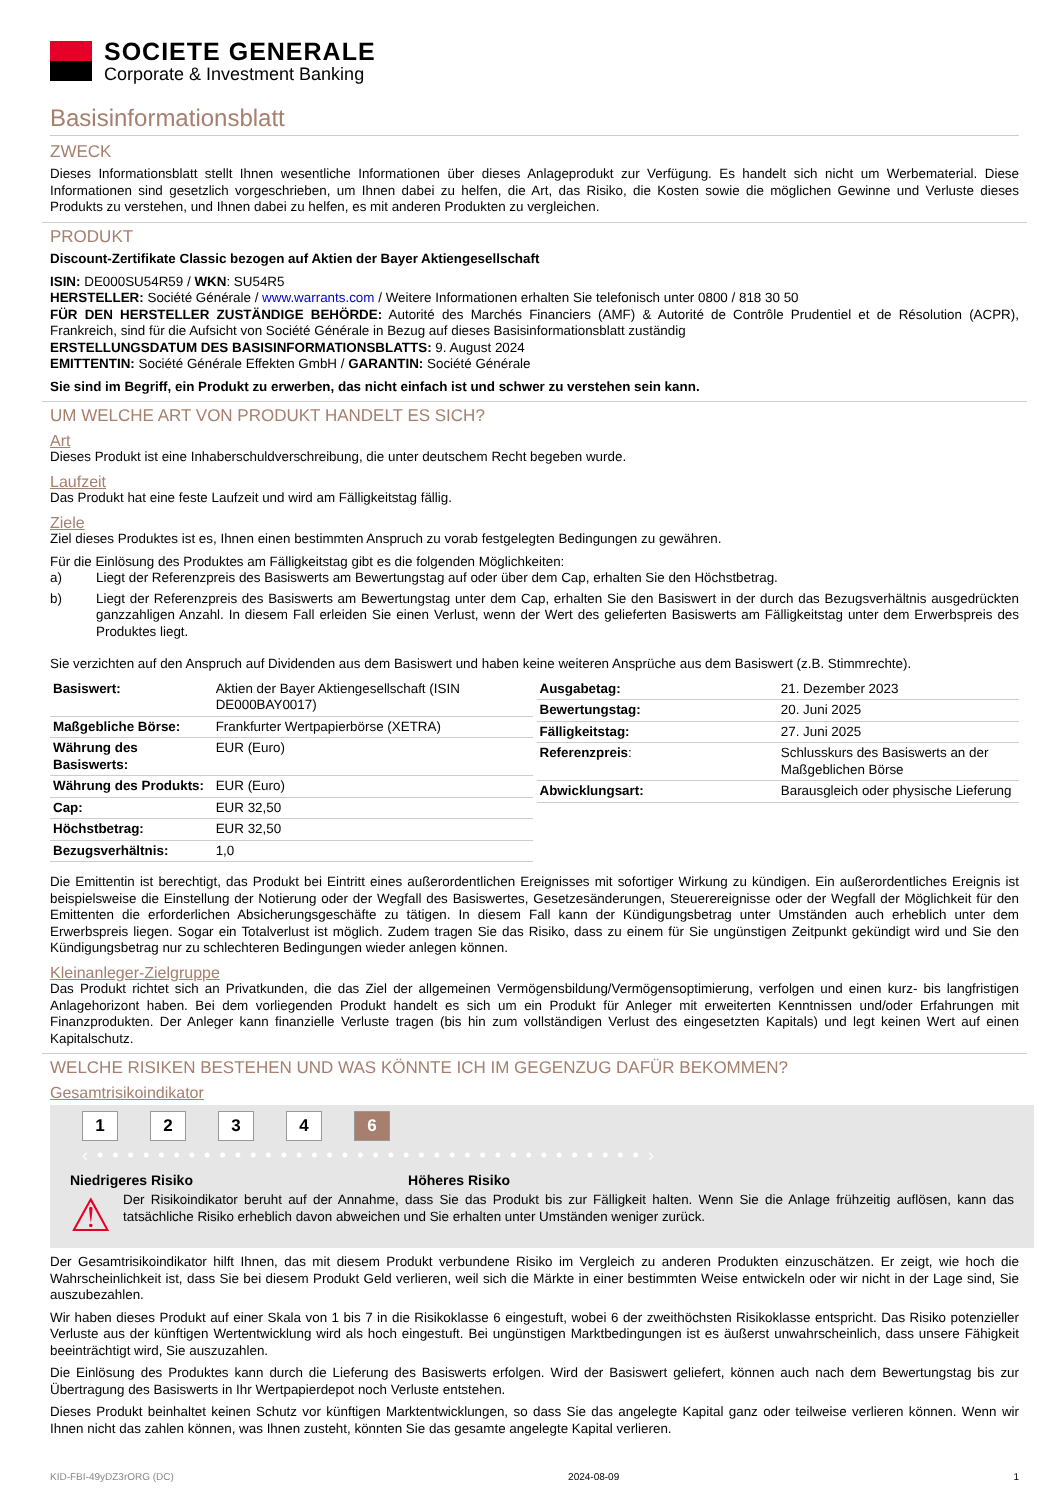SOCIETE GENERALE
Corporate & Investment Banking
Basisinformationsblatt
ZWECK
Dieses Informationsblatt stellt Ihnen wesentliche Informationen über dieses Anlageprodukt zur Verfügung. Es handelt sich nicht um Werbematerial. Diese Informationen sind gesetzlich vorgeschrieben, um Ihnen dabei zu helfen, die Art, das Risiko, die Kosten sowie die möglichen Gewinne und Verluste dieses Produkts zu verstehen, und Ihnen dabei zu helfen, es mit anderen Produkten zu vergleichen.
PRODUKT
Discount-Zertifikate Classic bezogen auf Aktien der Bayer Aktiengesellschaft
ISIN: DE000SU54R59 / WKN: SU54R5
HERSTELLER: Société Générale / www.warrants.com / Weitere Informationen erhalten Sie telefonisch unter 0800 / 818 30 50
FÜR DEN HERSTELLER ZUSTÄNDIGE BEHÖRDE: Autorité des Marchés Financiers (AMF) & Autorité de Contrôle Prudentiel et de Résolution (ACPR), Frankreich, sind für die Aufsicht von Société Générale in Bezug auf dieses Basisinformationsblatt zuständig
ERSTELLUNGSDATUM DES BASISINFORMATIONSBLATTS: 9. August 2024
EMITTENTIN: Société Générale Effekten GmbH / GARANTIN: Société Générale
Sie sind im Begriff, ein Produkt zu erwerben, das nicht einfach ist und schwer zu verstehen sein kann.
UM WELCHE ART VON PRODUKT HANDELT ES SICH?
Art
Dieses Produkt ist eine Inhaberschuldverschreibung, die unter deutschem Recht begeben wurde.
Laufzeit
Das Produkt hat eine feste Laufzeit und wird am Fälligkeitstag fällig.
Ziele
Ziel dieses Produktes ist es, Ihnen einen bestimmten Anspruch zu vorab festgelegten Bedingungen zu gewähren.
Für die Einlösung des Produktes am Fälligkeitstag gibt es die folgenden Möglichkeiten:
a) Liegt der Referenzpreis des Basiswerts am Bewertungstag auf oder über dem Cap, erhalten Sie den Höchstbetrag.
b) Liegt der Referenzpreis des Basiswerts am Bewertungstag unter dem Cap, erhalten Sie den Basiswert in der durch das Bezugsverhältnis ausgedrückten ganzzahligen Anzahl. In diesem Fall erleiden Sie einen Verlust, wenn der Wert des gelieferten Basiswerts am Fälligkeitstag unter dem Erwerbspreis des Produktes liegt.
Sie verzichten auf den Anspruch auf Dividenden aus dem Basiswert und haben keine weiteren Ansprüche aus dem Basiswert (z.B. Stimmrechte).
| Basiswert: | Aktien der Bayer Aktiengesellschaft (ISIN DE000BAY0017) |
| Maßgebliche Börse: | Frankfurter Wertpapierbörse (XETRA) |
| Währung des Basiswerts: | EUR (Euro) |
| Währung des Produkts: | EUR (Euro) |
| Cap: | EUR 32,50 |
| Höchstbetrag: | EUR 32,50 |
| Bezugsverhältnis: | 1,0 |
| Ausgabetag: | 21. Dezember 2023 |
| Bewertungstag: | 20. Juni 2025 |
| Fälligkeitstag: | 27. Juni 2025 |
| Referenzpreis : | Schlusskurs des Basiswerts an der Maßgeblichen Börse |
| Abwicklungsart: | Barausgleich oder physische Lieferung |
Die Emittentin ist berechtigt, das Produkt bei Eintritt eines außerordentlichen Ereignisses mit sofortiger Wirkung zu kündigen. Ein außerordentliches Ereignis ist beispielsweise die Einstellung der Notierung oder der Wegfall des Basiswertes, Gesetzesänderungen, Steuerereignisse oder der Wegfall der Möglichkeit für den Emittenten die erforderlichen Absicherungsgeschäfte zu tätigen. In diesem Fall kann der Kündigungsbetrag unter Umständen auch erheblich unter dem Erwerbspreis liegen. Sogar ein Totalverlust ist möglich. Zudem tragen Sie das Risiko, dass zu einem für Sie ungünstigen Zeitpunkt gekündigt wird und Sie den Kündigungsbetrag nur zu schlechteren Bedingungen wieder anlegen können.
Kleinanleger-Zielgruppe
Das Produkt richtet sich an Privatkunden, die das Ziel der allgemeinen Vermögensbildung/Vermögensoptimierung, verfolgen und einen kurz- bis langfristigen Anlagehorizont haben. Bei dem vorliegenden Produkt handelt es sich um ein Produkt für Anleger mit erweiterten Kenntnissen und/oder Erfahrungen mit Finanzprodukten. Der Anleger kann finanzielle Verluste tragen (bis hin zum vollständigen Verlust des eingesetzten Kapitals) und legt keinen Wert auf einen Kapitalschutz.
WELCHE RISIKEN BESTEHEN UND WAS KÖNNTE ICH IM GEGENZUG DAFÜR BEKOMMEN?
Gesamtrisikoindikator
1 2 3 4 6
‹ • • • • • • • • • • • • • • • • • • • • • • • • • • • • • • • • • • • • ›
Niedrigeres Risiko Höheres Risiko
⚠
Der Risikoindikator beruht auf der Annahme, dass Sie das Produkt bis zur Fälligkeit halten. Wenn Sie die Anlage frühzeitig auflösen, kann das tatsächliche Risiko erheblich davon abweichen und Sie erhalten unter Umständen weniger zurück.
Der Gesamtrisikoindikator hilft Ihnen, das mit diesem Produkt verbundene Risiko im Vergleich zu anderen Produkten einzuschätzen. Er zeigt, wie hoch die Wahrscheinlichkeit ist, dass Sie bei diesem Produkt Geld verlieren, weil sich die Märkte in einer bestimmten Weise entwickeln oder wir nicht in der Lage sind, Sie auszubezahlen.
Wir haben dieses Produkt auf einer Skala von 1 bis 7 in die Risikoklasse 6 eingestuft, wobei 6 der zweithöchsten Risikoklasse entspricht. Das Risiko potenzieller Verluste aus der künftigen Wertentwicklung wird als hoch eingestuft. Bei ungünstigen Marktbedingungen ist es äußerst unwahrscheinlich, dass unsere Fähigkeit beeinträchtigt wird, Sie auszuzahlen.
Die Einlösung des Produktes kann durch die Lieferung des Basiswerts erfolgen. Wird der Basiswert geliefert, können auch nach dem Bewertungstag bis zur Übertragung des Basiswerts in Ihr Wertpapierdepot noch Verluste entstehen.
Dieses Produkt beinhaltet keinen Schutz vor künftigen Marktentwicklungen, so dass Sie das angelegte Kapital ganz oder teilweise verlieren können. Wenn wir Ihnen nicht das zahlen können, was Ihnen zusteht, könnten Sie das gesamte angelegte Kapital verlieren.
KID-FBI-49yDZ3rORG (DC) 2024-08-09 1